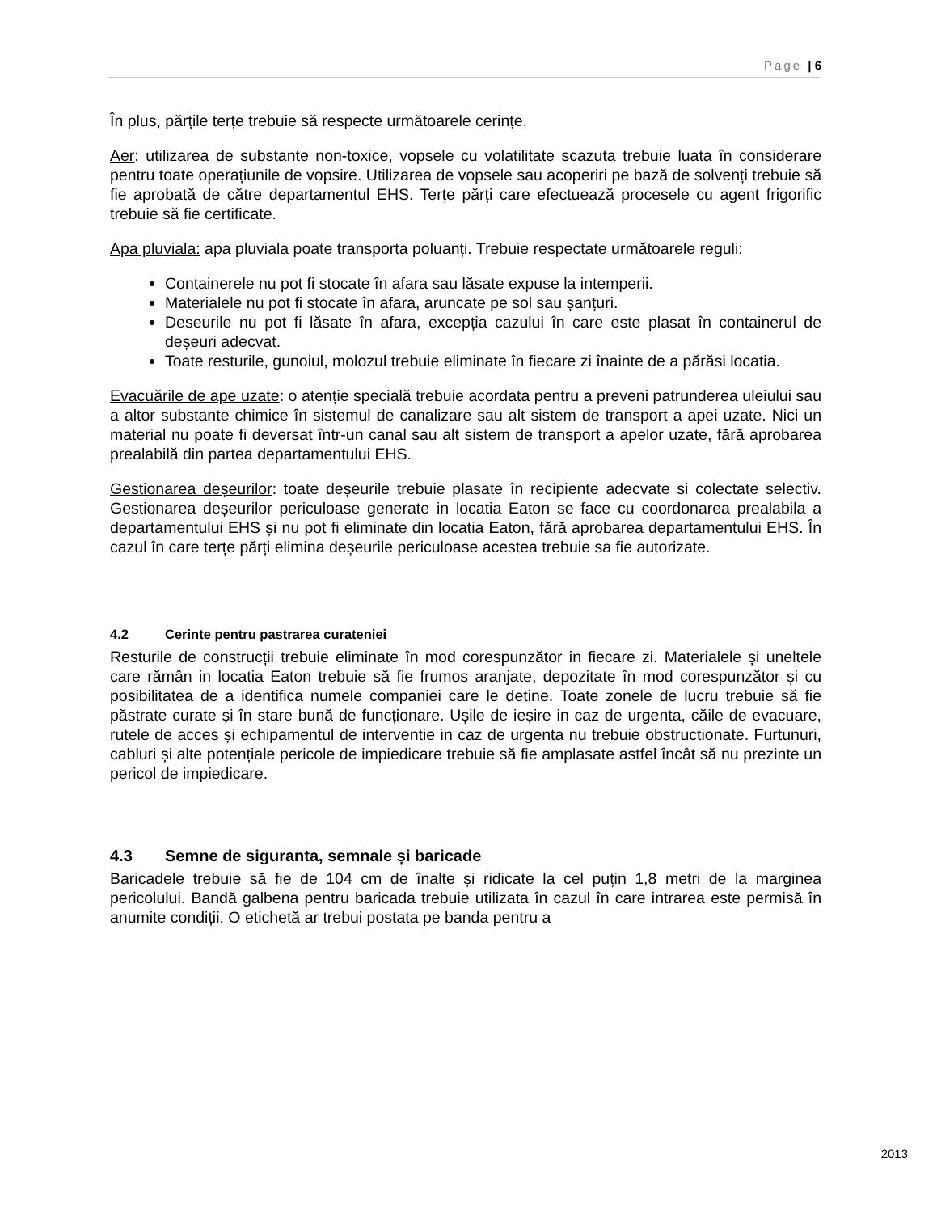Page | 6
În plus, părțile terțe trebuie să respecte următoarele cerințe.
Aer: utilizarea de substante non-toxice, vopsele cu volatilitate scazuta trebuie luata în considerare pentru toate operațiunile de vopsire. Utilizarea de vopsele sau acoperiri pe bază de solvenți trebuie să fie aprobată de către departamentul EHS. Terțe părți care efectuează procesele cu agent frigorific trebuie să fie certificate.
Apa pluviala: apa pluviala poate transporta poluanți. Trebuie respectate următoarele reguli:
Containerele nu pot fi stocate în afara sau lăsate expuse la intemperii.
Materialele nu pot fi stocate în afara, aruncate pe sol sau șanțuri.
Deseurile nu pot fi lăsate în afara, excepția cazului în care este plasat în containerul de deșeuri adecvat.
Toate resturile, gunoiul, molozul trebuie eliminate în fiecare zi înainte de a părăsi locatia.
Evacuările de ape uzate: o atenție specială trebuie acordata pentru a preveni patrunderea uleiului sau a altor substante chimice în sistemul de canalizare sau alt sistem de transport a apei uzate. Nici un material nu poate fi deversat într-un canal sau alt sistem de transport a apelor uzate, fără aprobarea prealabilă din partea departamentului EHS.
Gestionarea deșeurilor: toate deșeurile trebuie plasate în recipiente adecvate si colectate selectiv. Gestionarea deșeurilor periculoase generate in locatia Eaton se face cu coordonarea prealabila a departamentului EHS și nu pot fi eliminate din locatia Eaton, fără aprobarea departamentului EHS. În cazul în care terțe părți elimina deșeurile periculoase acestea trebuie sa fie autorizate.
4.2 Cerinte pentru pastrarea curateniei
Resturile de construcții trebuie eliminate în mod corespunzător in fiecare zi. Materialele și uneltele care rămân in locatia Eaton trebuie să fie frumos aranjate, depozitate în mod corespunzător și cu posibilitatea de a identifica numele companiei care le detine. Toate zonele de lucru trebuie să fie păstrate curate și în stare bună de funcționare. Ușile de ieșire in caz de urgenta, căile de evacuare, rutele de acces și echipamentul de interventie in caz de urgenta nu trebuie obstructionate. Furtunuri, cabluri și alte potențiale pericole de impiedicare trebuie să fie amplasate astfel încât să nu prezinte un pericol de impiedicare.
4.3 Semne de siguranta, semnale și baricade
Baricadele trebuie să fie de 104 cm de înalte și ridicate la cel puțin 1,8 metri de la marginea pericolului. Bandă galbena pentru baricada trebuie utilizata în cazul în care intrarea este permisă în anumite condiții. O etichetă ar trebui postata pe banda pentru a
2013